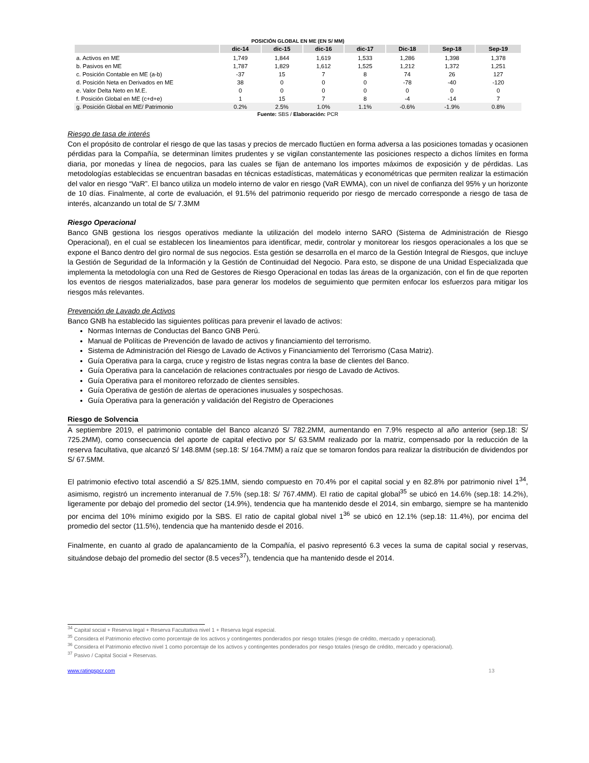POSICIÓN GLOBAL EN ME (EN S/ MM)
| | dic-14 | dic-15 | dic-16 | dic-17 | Dic-18 | Sep-18 | Sep-19 |
| --- | --- | --- | --- | --- | --- | --- | --- |
| a. Activos en ME | 1,749 | 1,844 | 1,619 | 1,533 | 1,286 | 1,398 | 1,378 |
| b. Pasivos en ME | 1,787 | 1,829 | 1,612 | 1,525 | 1,212 | 1,372 | 1,251 |
| c. Posición Contable en ME (a-b) | -37 | 15 | 7 | 8 | 74 | 26 | 127 |
| d. Posición Neta en Derivados en ME | 38 | 0 | 0 | 0 | -78 | -40 | -120 |
| e. Valor Delta Neto en M.E. | 0 | 0 | 0 | 0 | 0 | 0 | 0 |
| f. Posición Global en ME (c+d+e) | 1 | 15 | 7 | 8 | -4 | -14 | 7 |
| g. Posición Global en ME/ Patrimonio | 0.2% | 2.5% | 1.0% | 1.1% | -0.6% | -1.9% | 0.8% |
Fuente: SBS / Elaboración: PCR
Riesgo de tasa de interés
Con el propósito de controlar el riesgo de que las tasas y precios de mercado fluctúen en forma adversa a las posiciones tomadas y ocasionen pérdidas para la Compañía, se determinan límites prudentes y se vigilan constantemente las posiciones respecto a dichos límites en forma diaria, por monedas y línea de negocios, para las cuales se fijan de antemano los importes máximos de exposición y de pérdidas. Las metodologías establecidas se encuentran basadas en técnicas estadísticas, matemáticas y econométricas que permiten realizar la estimación del valor en riesgo “VaR”. El banco utiliza un modelo interno de valor en riesgo (VaR EWMA), con un nivel de confianza del 95% y un horizonte de 10 días. Finalmente, al corte de evaluación, el 91.5% del patrimonio requerido por riesgo de mercado corresponde a riesgo de tasa de interés, alcanzando un total de S/ 7.3MM
Riesgo Operacional
Banco GNB gestiona los riesgos operativos mediante la utilización del modelo interno SARO (Sistema de Administración de Riesgo Operacional), en el cual se establecen los lineamientos para identificar, medir, controlar y monitorear los riesgos operacionales a los que se expone el Banco dentro del giro normal de sus negocios. Esta gestión se desarrolla en el marco de la Gestión Integral de Riesgos, que incluye la Gestión de Seguridad de la Información y la Gestión de Continuidad del Negocio. Para esto, se dispone de una Unidad Especializada que implementa la metodología con una Red de Gestores de Riesgo Operacional en todas las áreas de la organización, con el fin de que reporten los eventos de riesgos materializados, base para generar los modelos de seguimiento que permiten enfocar los esfuerzos para mitigar los riesgos más relevantes.
Prevención de Lavado de Activos
Banco GNB ha establecido las siguientes políticas para prevenir el lavado de activos:
Normas Internas de Conductas del Banco GNB Perú.
Manual de Políticas de Prevención de lavado de activos y financiamiento del terrorismo.
Sistema de Administración del Riesgo de Lavado de Activos y Financiamiento del Terrorismo (Casa Matriz).
Guía Operativa para la carga, cruce y registro de listas negras contra la base de clientes del Banco.
Guía Operativa para la cancelación de relaciones contractuales por riesgo de Lavado de Activos.
Guía Operativa para el monitoreo reforzado de clientes sensibles.
Guía Operativa de gestión de alertas de operaciones inusuales y sospechosas.
Guía Operativa para la generación y validación del Registro de Operaciones
Riesgo de Solvencia
A septiembre 2019, el patrimonio contable del Banco alcanzó S/ 782.2MM, aumentando en 7.9% respecto al año anterior (sep.18: S/ 725.2MM), como consecuencia del aporte de capital efectivo por S/ 63.5MM realizado por la matriz, compensado por la reducción de la reserva facultativa, que alcanzó S/ 148.8MM (sep.18: S/ 164.7MM) a raíz que se tomaron fondos para realizar la distribución de dividendos por S/ 67.5MM.
El patrimonio efectivo total ascendió a S/ 825.1MM, siendo compuesto en 70.4% por el capital social y en 82.8% por patrimonio nivel 1<sup>34</sup>, asimismo, registró un incremento interanual de 7.5% (sep.18: S/ 767.4MM). El ratio de capital global<sup>35</sup> se ubicó en 14.6% (sep.18: 14.2%), ligeramente por debajo del promedio del sector (14.9%), tendencia que ha mantenido desde el 2014, sin embargo, siempre se ha mantenido por encima del 10% mínimo exigido por la SBS. El ratio de capital global nivel 1<sup>36</sup> se ubicó en 12.1% (sep.18: 11.4%), por encima del promedio del sector (11.5%), tendencia que ha mantenido desde el 2016.
Finalmente, en cuanto al grado de apalancamiento de la Compañía, el pasivo representó 6.3 veces la suma de capital social y reservas, situándose debajo del promedio del sector (8.5 veces<sup>37</sup>), tendencia que ha mantenido desde el 2014.
<sup>34</sup> Capital social + Reserva legal + Reserva Facultativa nivel 1 + Reserva legal especial.
<sup>35</sup> Considera el Patrimonio efectivo como porcentaje de los activos y contingentes ponderados por riesgo totales (riesgo de crédito, mercado y operacional).
<sup>36</sup> Considera el Patrimonio efectivo nivel 1 como porcentaje de los activos y contingentes ponderados por riesgo totales (riesgo de crédito, mercado y operacional).
<sup>37</sup> Pasivo / Capital Social + Reservas.
www.ratingspcr.com 13